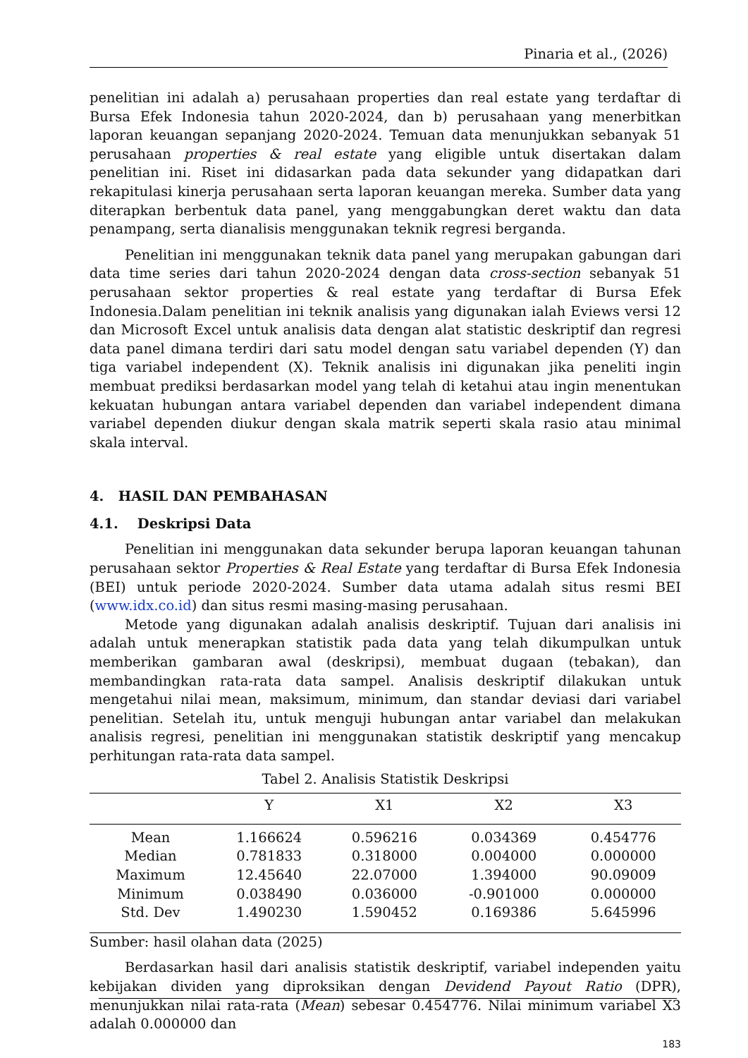Pinaria et al., (2026)
penelitian ini adalah a) perusahaan properties dan real estate yang terdaftar di Bursa Efek Indonesia tahun 2020-2024, dan b) perusahaan yang menerbitkan laporan keuangan sepanjang 2020-2024. Temuan data menunjukkan sebanyak 51 perusahaan properties & real estate yang eligible untuk disertakan dalam penelitian ini. Riset ini didasarkan pada data sekunder yang didapatkan dari rekapitulasi kinerja perusahaan serta laporan keuangan mereka. Sumber data yang diterapkan berbentuk data panel, yang menggabungkan deret waktu dan data penampang, serta dianalisis menggunakan teknik regresi berganda.
Penelitian ini menggunakan teknik data panel yang merupakan gabungan dari data time series dari tahun 2020-2024 dengan data cross-section sebanyak 51 perusahaan sektor properties & real estate yang terdaftar di Bursa Efek Indonesia.Dalam penelitian ini teknik analisis yang digunakan ialah Eviews versi 12 dan Microsoft Excel untuk analisis data dengan alat statistic deskriptif dan regresi data panel dimana terdiri dari satu model dengan satu variabel dependen (Y) dan tiga variabel independent (X). Teknik analisis ini digunakan jika peneliti ingin membuat prediksi berdasarkan model yang telah di ketahui atau ingin menentukan kekuatan hubungan antara variabel dependen dan variabel independent dimana variabel dependen diukur dengan skala matrik seperti skala rasio atau minimal skala interval.
4. HASIL DAN PEMBAHASAN
4.1. Deskripsi Data
Penelitian ini menggunakan data sekunder berupa laporan keuangan tahunan perusahaan sektor Properties & Real Estate yang terdaftar di Bursa Efek Indonesia (BEI) untuk periode 2020-2024. Sumber data utama adalah situs resmi BEI (www.idx.co.id) dan situs resmi masing-masing perusahaan.
Metode yang digunakan adalah analisis deskriptif. Tujuan dari analisis ini adalah untuk menerapkan statistik pada data yang telah dikumpulkan untuk memberikan gambaran awal (deskripsi), membuat dugaan (tebakan), dan membandingkan rata-rata data sampel. Analisis deskriptif dilakukan untuk mengetahui nilai mean, maksimum, minimum, dan standar deviasi dari variabel penelitian. Setelah itu, untuk menguji hubungan antar variabel dan melakukan analisis regresi, penelitian ini menggunakan statistik deskriptif yang mencakup perhitungan rata-rata data sampel.
Tabel 2. Analisis Statistik Deskripsi
| | Y | X1 | X2 | X3 |
| --- | --- | --- | --- | --- |
| Mean | 1.166624 | 0.596216 | 0.034369 | 0.454776 |
| Median | 0.781833 | 0.318000 | 0.004000 | 0.000000 |
| Maximum | 12.45640 | 22.07000 | 1.394000 | 90.09009 |
| Minimum | 0.038490 | 0.036000 | -0.901000 | 0.000000 |
| Std. Dev | 1.490230 | 1.590452 | 0.169386 | 5.645996 |
Sumber: hasil olahan data (2025)
Berdasarkan hasil dari analisis statistik deskriptif, variabel independen yaitu kebijakan dividen yang diproksikan dengan Devidend Payout Ratio (DPR), menunjukkan nilai rata-rata (Mean) sebesar 0.454776. Nilai minimum variabel X3 adalah 0.000000 dan
183